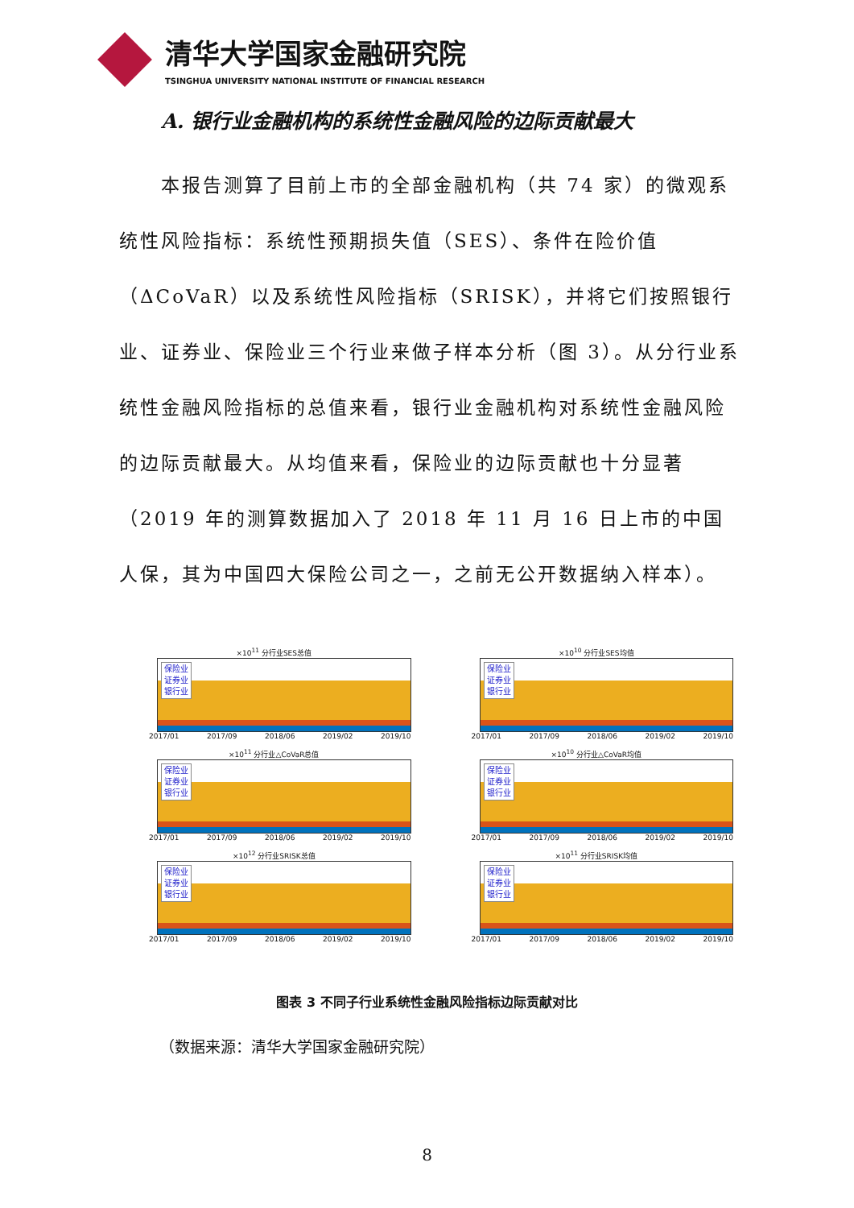清华大学国家金融研究院
TSINGHUA UNIVERSITY NATIONAL INSTITUTE OF FINANCIAL RESEARCH
A. 银行业金融机构的系统性金融风险的边际贡献最大
本报告测算了目前上市的全部金融机构（共 74 家）的微观系统性风险指标：系统性预期损失值（SES）、条件在险价值（ΔCoVaR）以及系统性风险指标（SRISK），并将它们按照银行业、证券业、保险业三个行业来做子样本分析（图 3）。从分行业系统性金融风险指标的总值来看，银行业金融机构对系统性金融风险的边际贡献最大。从均值来看，保险业的边际贡献也十分显著（2019 年的测算数据加入了 2018 年 11 月 16 日上市的中国人保，其为中国四大保险公司之一，之前无公开数据纳入样本）。
×10<sup>11</sup> 分行业SES总值
保险业
证券业
银行业
2017/01 2017/09 2018/06 2019/02 2019/10
×10<sup>10</sup> 分行业SES均值
保险业
证券业
银行业
2017/01 2017/09 2018/06 2019/02 2019/10
×10<sup>11</sup> 分行业△CoVaR总值
保险业
证券业
银行业
2017/01 2017/09 2018/06 2019/02 2019/10
×10<sup>10</sup> 分行业△CoVaR均值
保险业
证券业
银行业
2017/01 2017/09 2018/06 2019/02 2019/10
×10<sup>12</sup> 分行业SRISK总值
保险业
证券业
银行业
2017/01 2017/09 2018/06 2019/02 2019/10
×10<sup>11</sup> 分行业SRISK均值
保险业
证券业
银行业
2017/01 2017/09 2018/06 2019/02 2019/10
图表 3 不同子行业系统性金融风险指标边际贡献对比
（数据来源：清华大学国家金融研究院）
8